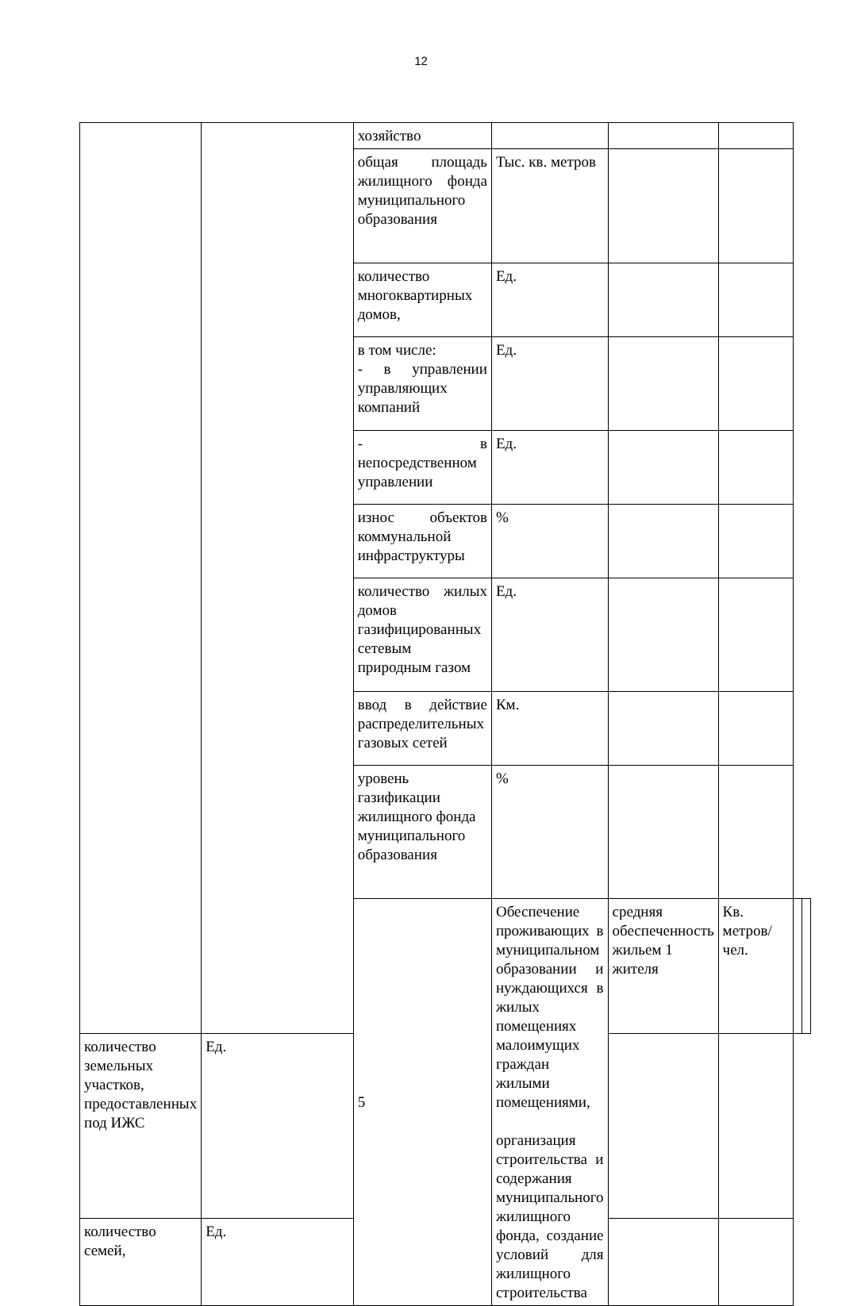12
| | | хозяйство | | | | | |
| | | общая площадь жилищного фонда муниципального образования | Тыс. кв. метров | | | | |
| | | количество многоквартирных домов, | Ед. | | | | |
| | | в том числе: - в управлении управляющих компаний | Ед. | | | | |
| | | - в непосредственном управлении | Ед. | | | | |
| | | износ объектов коммунальной инфраструктуры | % | | | | |
| | | количество жилых домов газифицированных сетевым природным газом | Ед. | | | | |
| | | ввод в действие распределительных газовых сетей | Км. | | | | |
| | | уровень газификации жилищного фонда муниципального образования | % | | | | |
| | | 5 | Обеспечение проживающих в муниципальном образовании и нуждающихся в жилых помещениях малоимущих граждан жилыми помещениями, организация строительства и содержания муниципального жилищного фонда, создание условий для жилищного строительства | средняя обеспеченность жильем 1 жителя | Кв. метров/чел. | | |
| количество земельных участков, предоставленных под ИЖС | Ед. | | | | | | |
| количество семей, | Ед. | | | | | | |